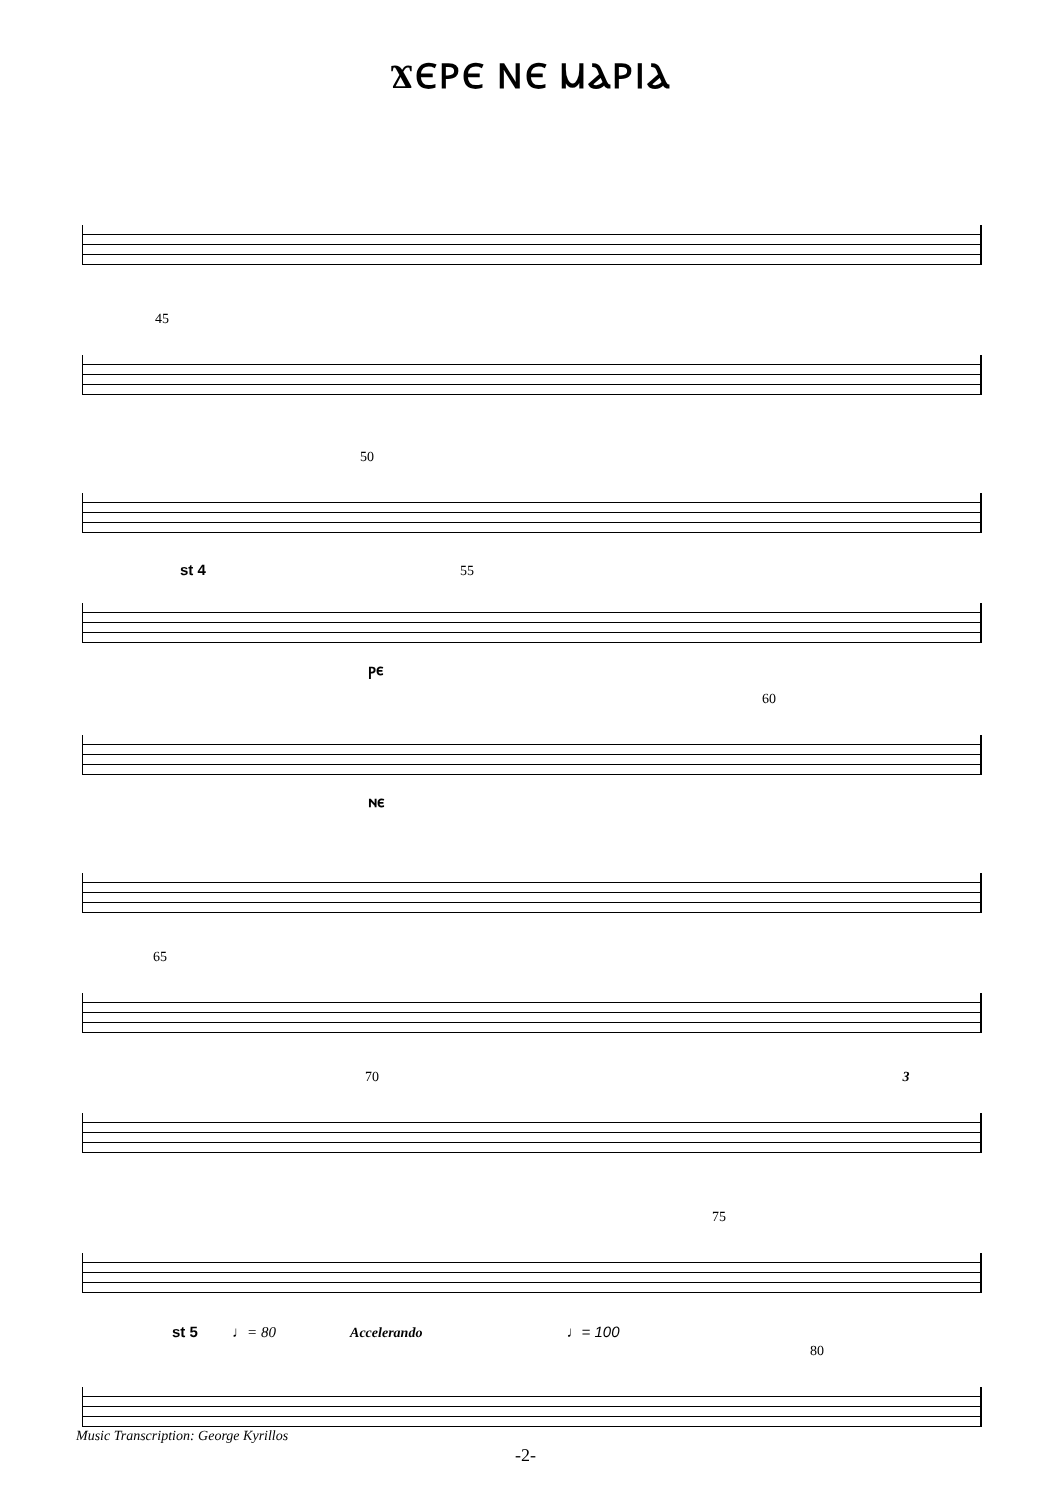ϪⲈⲢⲈ ⲚⲈ ⲘⲀⲢⲒⲀ
45
50
st 4 55
ⲣⲉ
60
ⲛⲉ
65
70 3
75
st 5 ♩= 80 Accelerando ♩= 100
80
Music Transcription: George Kyrillos
-2-